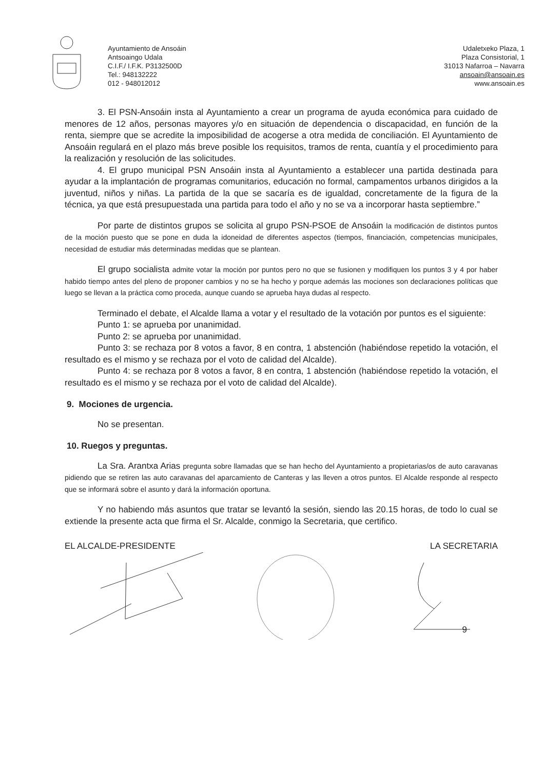Ayuntamiento de Ansoáin
Antsoaingo Udala
C.I.F./ I.F.K. P3132500D
Tel.: 948132222
012 - 948012012
Udaletxeko Plaza, 1
Plaza Consistorial, 1
31013 Nafarroa – Navarra
ansoain@ansoain.es
www.ansoain.es
3. El PSN-Ansoáin insta al Ayuntamiento a crear un programa de ayuda económica para cuidado de menores de 12 años, personas mayores y/o en situación de dependencia o discapacidad, en función de la renta, siempre que se acredite la imposibilidad de acogerse a otra medida de conciliación. El Ayuntamiento de Ansoáin regulará en el plazo más breve posible los requisitos, tramos de renta, cuantía y el procedimiento para la realización y resolución de las solicitudes.
4. El grupo municipal PSN Ansoáin insta al Ayuntamiento a establecer una partida destinada para ayudar a la implantación de programas comunitarios, educación no formal, campamentos urbanos dirigidos a la juventud, niños y niñas. La partida de la que se sacaría es de igualdad, concretamente de la figura de la técnica, ya que está presupuestada una partida para todo el año y no se va a incorporar hasta septiembre.”
Por parte de distintos grupos se solicita al grupo PSN-PSOE de Ansoáin la modificación de distintos puntos de la moción puesto que se pone en duda la idoneidad de diferentes aspectos (tiempos, financiación, competencias municipales, necesidad de estudiar más determinadas medidas que se plantean.
El grupo socialista admite votar la moción por puntos pero no que se fusionen y modifiquen los puntos 3 y 4 por haber habido tiempo antes del pleno de proponer cambios y no se ha hecho y porque además las mociones son declaraciones políticas que luego se llevan a la práctica como proceda, aunque cuando se aprueba haya dudas al respecto.
Terminado el debate, el Alcalde llama a votar y el resultado de la votación por puntos es el siguiente:
Punto 1: se aprueba por unanimidad.
Punto 2: se aprueba por unanimidad.
Punto 3: se rechaza por 8 votos a favor, 8 en contra, 1 abstención (habiéndose repetido la votación, el resultado es el mismo y se rechaza por el voto de calidad del Alcalde).
Punto 4: se rechaza por 8 votos a favor, 8 en contra, 1 abstención (habiéndose repetido la votación, el resultado es el mismo y se rechaza por el voto de calidad del Alcalde).
9. Mociones de urgencia.
No se presentan.
10. Ruegos y preguntas.
La Sra. Arantxa Arias pregunta sobre llamadas que se han hecho del Ayuntamiento a propietarias/os de auto caravanas pidiendo que se retiren las auto caravanas del aparcamiento de Canteras y las lleven a otros puntos. El Alcalde responde al respecto que se informará sobre el asunto y dará la información oportuna.
Y no habiendo más asuntos que tratar se levantó la sesión, siendo las 20.15 horas, de todo lo cual se extiende la presente acta que firma el Sr. Alcalde, conmigo la Secretaria, que certifico.
EL ALCALDE-PRESIDENTE LA SECRETARIA
9